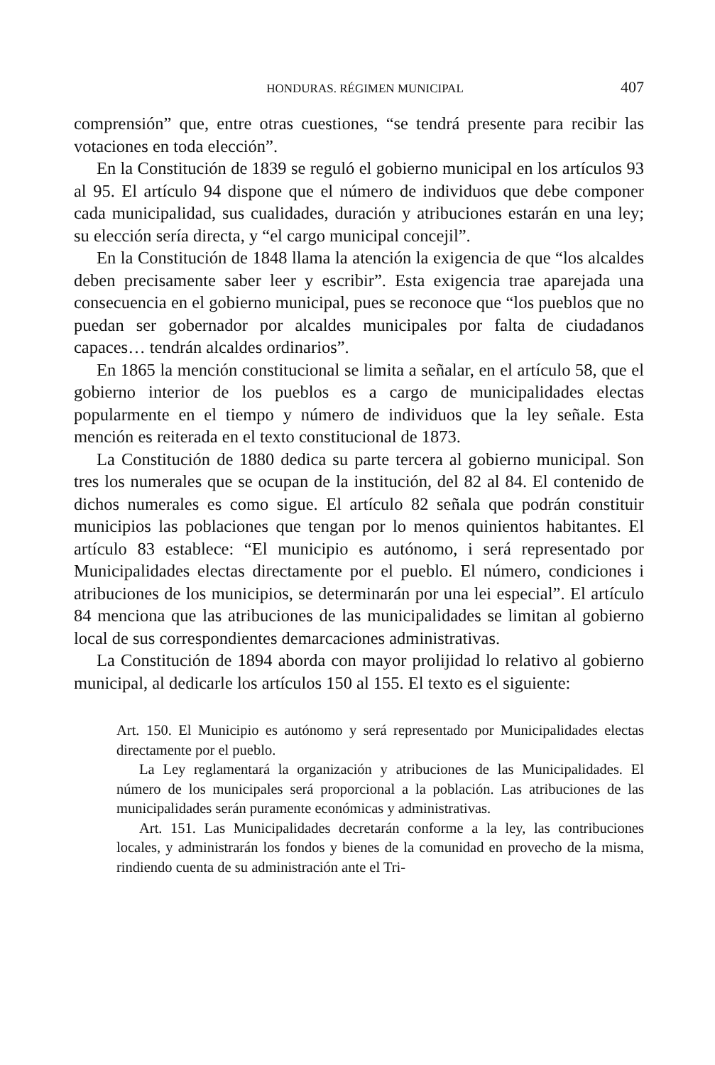HONDURAS. RÉGIMEN MUNICIPAL 407
comprensión” que, entre otras cuestiones, “se tendrá presente para recibir las votaciones en toda elección”.
En la Constitución de 1839 se reguló el gobierno municipal en los artículos 93 al 95. El artículo 94 dispone que el número de individuos que debe componer cada municipalidad, sus cualidades, duración y atribuciones estarán en una ley; su elección sería directa, y “el cargo municipal concejil”.
En la Constitución de 1848 llama la atención la exigencia de que “los alcaldes deben precisamente saber leer y escribir”. Esta exigencia trae aparejada una consecuencia en el gobierno municipal, pues se reconoce que “los pueblos que no puedan ser gobernador por alcaldes municipales por falta de ciudadanos capaces… tendrán alcaldes ordinarios”.
En 1865 la mención constitucional se limita a señalar, en el artículo 58, que el gobierno interior de los pueblos es a cargo de municipalidades electas popularmente en el tiempo y número de individuos que la ley señale. Esta mención es reiterada en el texto constitucional de 1873.
La Constitución de 1880 dedica su parte tercera al gobierno municipal. Son tres los numerales que se ocupan de la institución, del 82 al 84. El contenido de dichos numerales es como sigue. El artículo 82 señala que podrán constituir municipios las poblaciones que tengan por lo menos quinientos habitantes. El artículo 83 establece: “El municipio es autónomo, i será representado por Municipalidades electas directamente por el pueblo. El número, condiciones i atribuciones de los municipios, se determinarán por una lei especial”. El artículo 84 menciona que las atribuciones de las municipalidades se limitan al gobierno local de sus correspondientes demarcaciones administrativas.
La Constitución de 1894 aborda con mayor prolijidad lo relativo al gobierno municipal, al dedicarle los artículos 150 al 155. El texto es el siguiente:
Art. 150. El Municipio es autónomo y será representado por Municipalidades electas directamente por el pueblo.
La Ley reglamentará la organización y atribuciones de las Municipalidades. El número de los municipales será proporcional a la población. Las atribuciones de las municipalidades serán puramente económicas y administrativas.
Art. 151. Las Municipalidades decretarán conforme a la ley, las contribuciones locales, y administrarán los fondos y bienes de la comunidad en provecho de la misma, rindiendo cuenta de su administración ante el Tri-